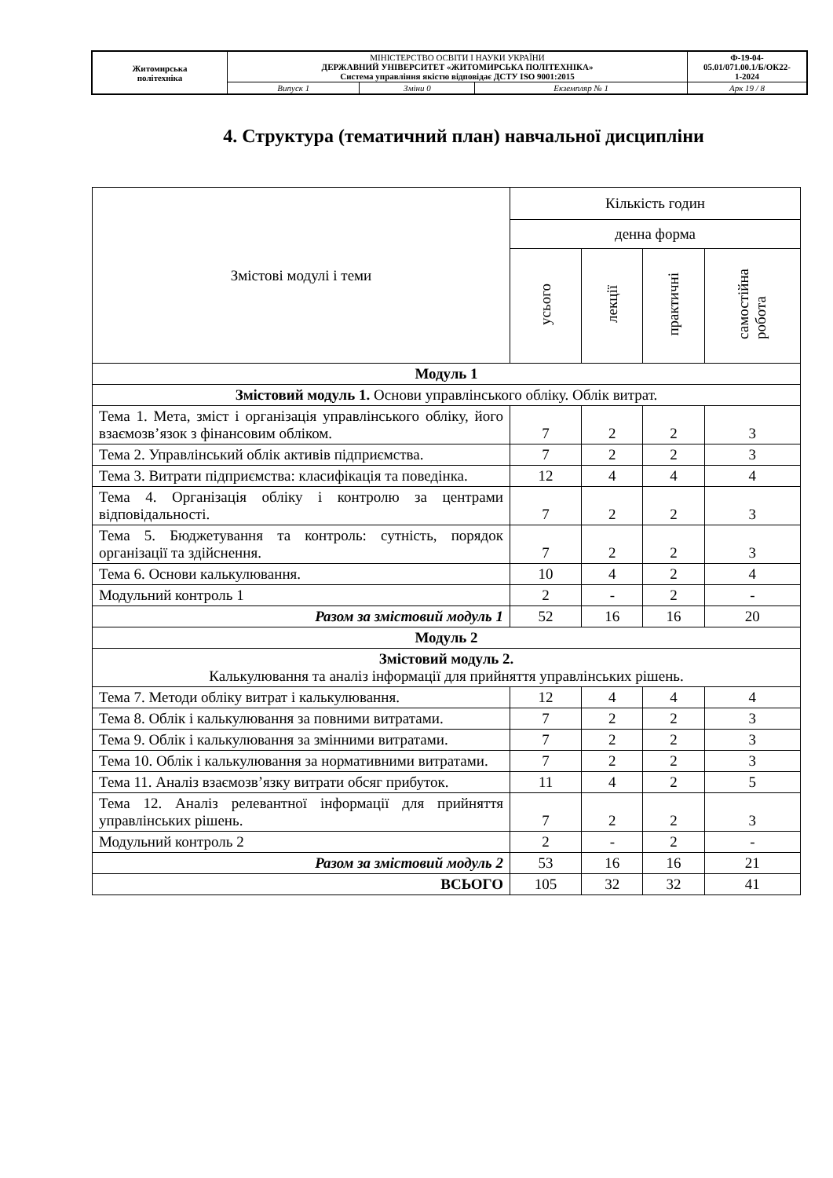| Житомирська політехніка | МІНІСТЕРСТВО ОСВІТИ І НАУКИ УКРАЇНИ ДЕРЖАВНИЙ УНІВЕРСИТЕТ «ЖИТОМИРСЬКА ПОЛІТЕХНІКА» Система управління якістю відповідає ДСТУ ISO 9001:2015 | | | Ф-19-04- 05.01/071.00.1/Б/ОК22- 1-2024 |
| | Випуск 1 | Зміни 0 | Екземпляр № 1 | Арк 19 / 8 |
4. Структура (тематичний план) навчальної дисципліни
| Змістові модулі і теми | Кількість годин | | | |
| --- | --- | --- | --- | --- |
| | денна форма | | | |
| | усього | лекції | практичні | самостійна робота |
| Модуль 1 | | | | |
| Змістовий модуль 1. Основи управлінського обліку. Облік витрат. | | | | |
| Тема 1. Мета, зміст і організація управлінського обліку, його взаємозв’язок з фінансовим обліком. | 7 | 2 | 2 | 3 |
| Тема 2. Управлінський облік активів підприємства. | 7 | 2 | 2 | 3 |
| Тема 3. Витрати підприємства: класифікація та поведінка. | 12 | 4 | 4 | 4 |
| Тема 4. Організація обліку і контролю за центрами відповідальності. | 7 | 2 | 2 | 3 |
| Тема 5. Бюджетування та контроль: сутність, порядок організації та здійснення. | 7 | 2 | 2 | 3 |
| Тема 6. Основи калькулювання. | 10 | 4 | 2 | 4 |
| Модульний контроль 1 | 2 | - | 2 | - |
| Разом за змістовий модуль 1 | 52 | 16 | 16 | 20 |
| Модуль 2 | | | | |
| Змістовий модуль 2. Калькулювання та аналіз інформації для прийняття управлінських рішень. | | | | |
| Тема 7. Методи обліку витрат і калькулювання. | 12 | 4 | 4 | 4 |
| Тема 8. Облік і калькулювання за повними витратами. | 7 | 2 | 2 | 3 |
| Тема 9. Облік і калькулювання за змінними витратами. | 7 | 2 | 2 | 3 |
| Тема 10. Облік і калькулювання за нормативними витратами. | 7 | 2 | 2 | 3 |
| Тема 11. Аналіз взаємозв’язку витрати обсяг прибуток. | 11 | 4 | 2 | 5 |
| Тема 12. Аналіз релевантної інформації для прийняття управлінських рішень. | 7 | 2 | 2 | 3 |
| Модульний контроль 2 | 2 | - | 2 | - |
| Разом за змістовий модуль 2 | 53 | 16 | 16 | 21 |
| ВСЬОГО | 105 | 32 | 32 | 41 |